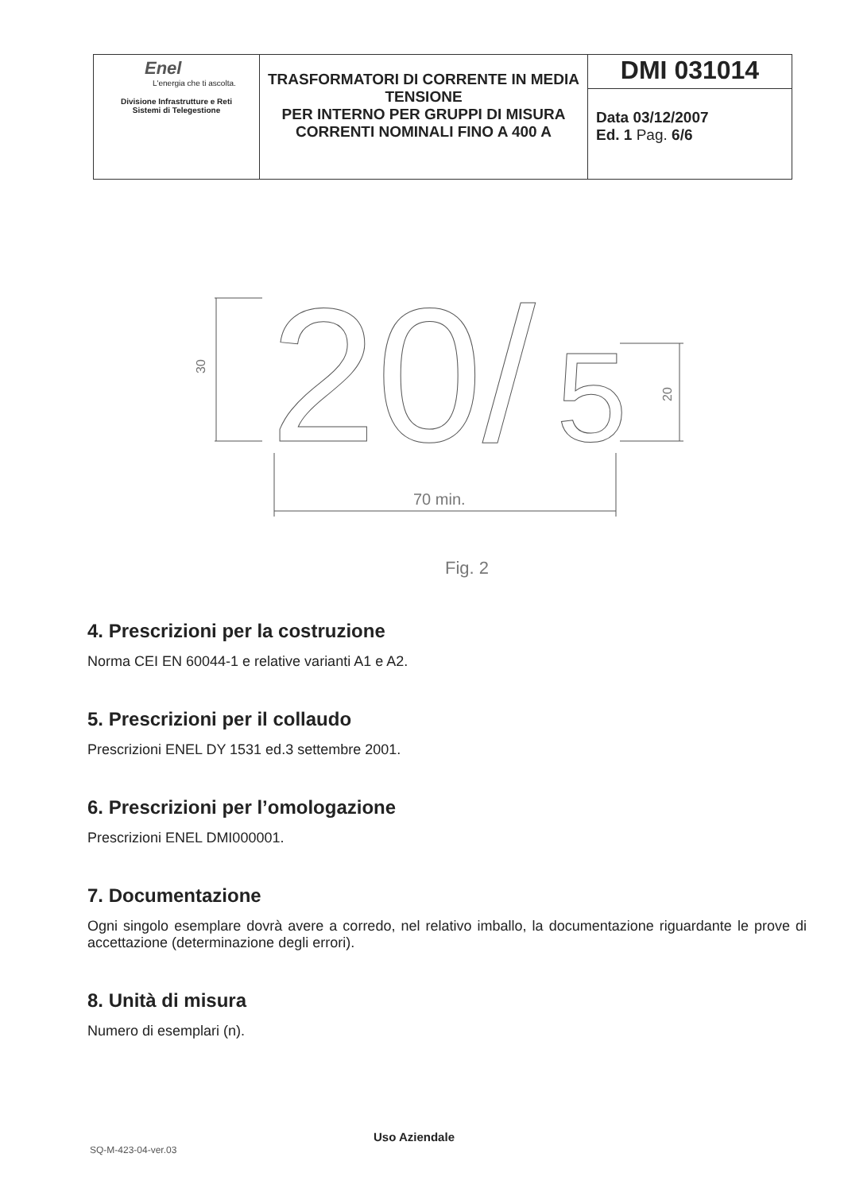| Enel L'energia che ti ascolta. Divisione Infrastrutture e Reti Sistemi di Telegestione | TRASFORMATORI DI CORRENTE IN MEDIA TENSIONE PER INTERNO PER GRUPPI DI MISURA CORRENTI NOMINALI FINO A 400 A | DMI 031014 |
| | | Data 03/12/2007 Ed. 1 Pag. 6/6 |
30
20/
5
20
70 min.
Fig. 2
4. Prescrizioni per la costruzione
Norma CEI EN 60044-1 e relative varianti A1 e A2.
5. Prescrizioni per il collaudo
Prescrizioni ENEL DY 1531 ed.3 settembre 2001.
6. Prescrizioni per l’omologazione
Prescrizioni ENEL DMI000001.
7. Documentazione
Ogni singolo esemplare dovrà avere a corredo, nel relativo imballo, la documentazione riguardante le prove di accettazione (determinazione degli errori).
8. Unità di misura
Numero di esemplari (n).
Uso Aziendale
SQ-M-423-04-ver.03